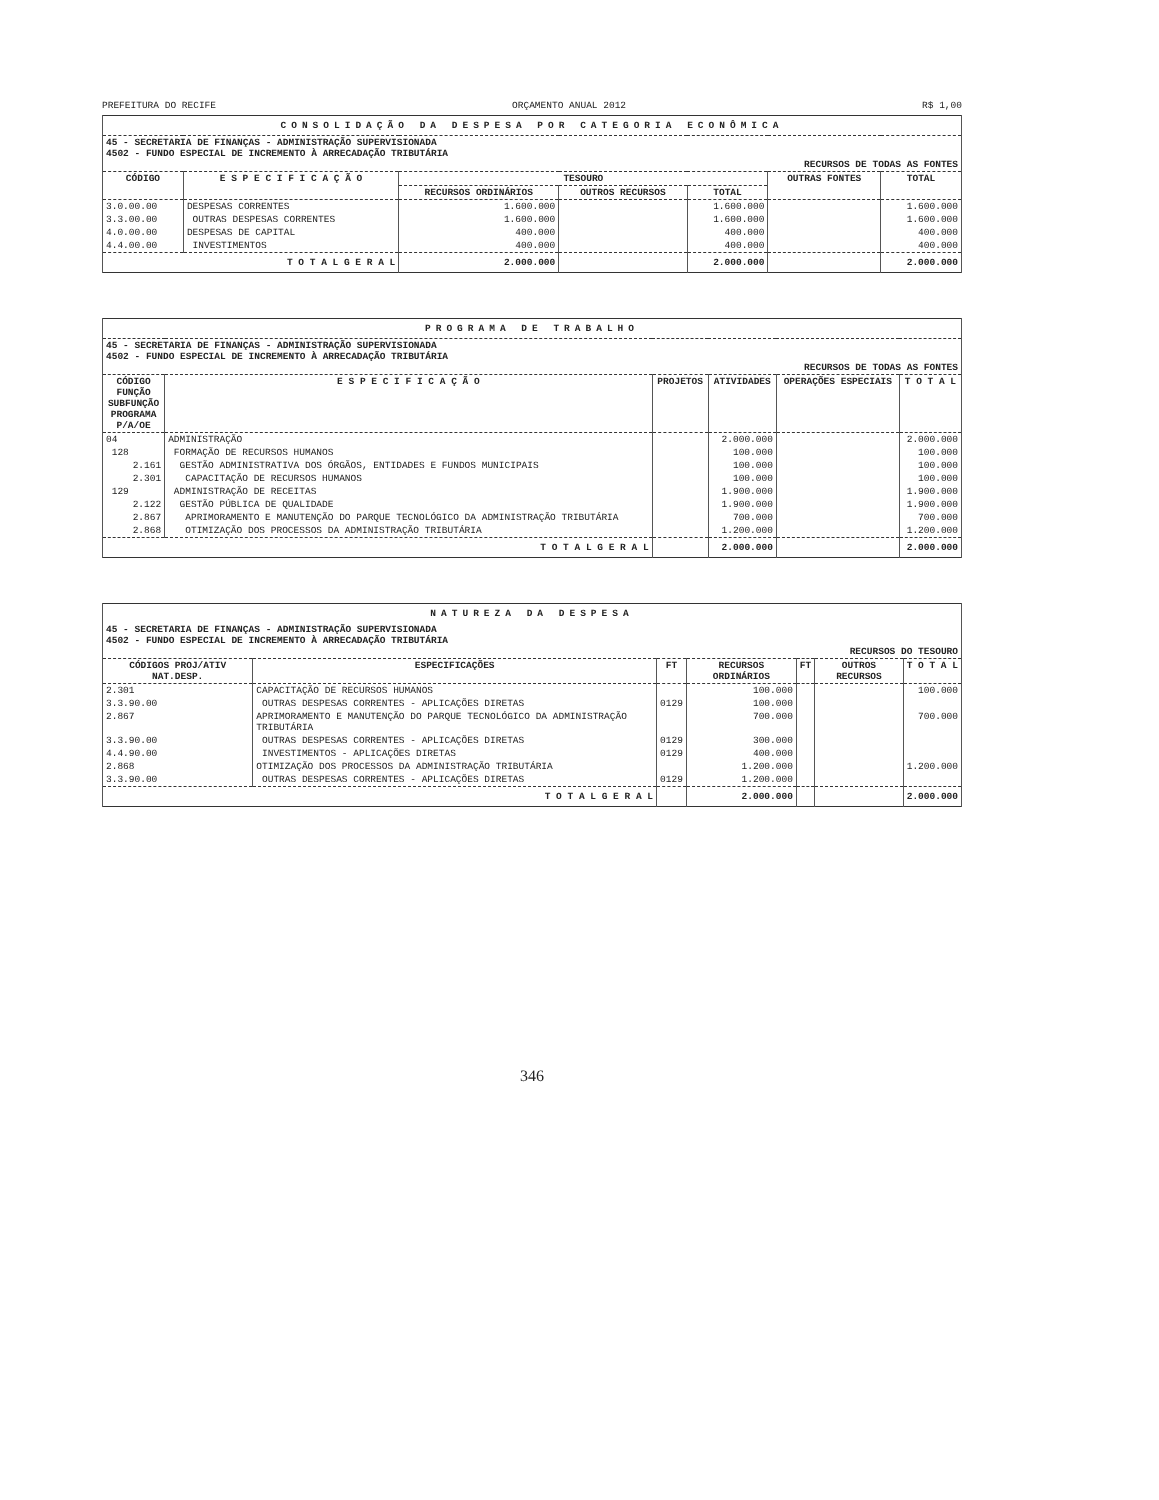PREFEITURA DO RECIFE ORÇAMENTO ANUAL 2012 R$ 1,00
| CONSOLIDAÇÃO DA DESPESA POR CATEGORIA ECONÔMICA | | | | | | |
| 45 - SECRETARIA DE FINANÇAS - ADMINISTRAÇÃO SUPERVISIONADA 4502 - FUNDO ESPECIAL DE INCREMENTO À ARRECADAÇÃO TRIBUTÁRIA RECURSOS DE TODAS AS FONTES | | | | | | |
| CÓDIGO | E S P E C I F I C A Ç Ã O | TESOURO | | | OUTRAS FONTES | TOTAL |
| | | RECURSOS ORDINÁRIOS | OUTROS RECURSOS | TOTAL | | |
| 3.0.00.00 | DESPESAS CORRENTES | 1.600.000 | | 1.600.000 | | 1.600.000 |
| 3.3.00.00 | OUTRAS DESPESAS CORRENTES | 1.600.000 | | 1.600.000 | | 1.600.000 |
| 4.0.00.00 | DESPESAS DE CAPITAL | 400.000 | | 400.000 | | 400.000 |
| 4.4.00.00 | INVESTIMENTOS | 400.000 | | 400.000 | | 400.000 |
| T O T A L G E R A L | | 2.000.000 | | 2.000.000 | | 2.000.000 |
| PROGRAMA DE TRABALHO | | | | | |
| 45 - SECRETARIA DE FINANÇAS - ADMINISTRAÇÃO SUPERVISIONADA 4502 - FUNDO ESPECIAL DE INCREMENTO À ARRECADAÇÃO TRIBUTÁRIA RECURSOS DE TODAS AS FONTES | | | | | |
| CÓDIGO FUNÇÃO SUBFUNÇÃO PROGRAMA P/A/OE | E S P E C I F I C A Ç Ã O | PROJETOS | ATIVIDADES | OPERAÇÕES ESPECIAIS | T O T A L |
| 04 | ADMINISTRAÇÃO | | 2.000.000 | | 2.000.000 |
| 128 | FORMAÇÃO DE RECURSOS HUMANOS | | 100.000 | | 100.000 |
| 2.161 | GESTÃO ADMINISTRATIVA DOS ÓRGÃOS, ENTIDADES E FUNDOS MUNICIPAIS | | 100.000 | | 100.000 |
| 2.301 | CAPACITAÇÃO DE RECURSOS HUMANOS | | 100.000 | | 100.000 |
| 129 | ADMINISTRAÇÃO DE RECEITAS | | 1.900.000 | | 1.900.000 |
| 2.122 | GESTÃO PÚBLICA DE QUALIDADE | | 1.900.000 | | 1.900.000 |
| 2.867 | APRIMORAMENTO E MANUTENÇÃO DO PARQUE TECNOLÓGICO DA ADMINISTRAÇÃO TRIBUTÁRIA | | 700.000 | | 700.000 |
| 2.868 | OTIMIZAÇÃO DOS PROCESSOS DA ADMINISTRAÇÃO TRIBUTÁRIA | | 1.200.000 | | 1.200.000 |
| T O T A L G E R A L | | | 2.000.000 | | 2.000.000 |
| NATUREZA DA DESPESA | | | | | | |
| 45 - SECRETARIA DE FINANÇAS - ADMINISTRAÇÃO SUPERVISIONADA 4502 - FUNDO ESPECIAL DE INCREMENTO À ARRECADAÇÃO TRIBUTÁRIA RECURSOS DO TESOURO | | | | | | |
| CÓDIGOS PROJ/ATIV NAT.DESP. | ESPECIFICAÇÕES | FT | RECURSOS ORDINÁRIOS | FT | OUTROS RECURSOS | T O T A L |
| 2.301 | CAPACITAÇÃO DE RECURSOS HUMANOS | | 100.000 | | | 100.000 |
| 3.3.90.00 | OUTRAS DESPESAS CORRENTES - APLICAÇÕES DIRETAS | 0129 | 100.000 | | | |
| 2.867 | APRIMORAMENTO E MANUTENÇÃO DO PARQUE TECNOLÓGICO DA ADMINISTRAÇÃO TRIBUTÁRIA | | 700.000 | | | 700.000 |
| 3.3.90.00 | OUTRAS DESPESAS CORRENTES - APLICAÇÕES DIRETAS | 0129 | 300.000 | | | |
| 4.4.90.00 | INVESTIMENTOS - APLICAÇÕES DIRETAS | 0129 | 400.000 | | | |
| 2.868 | OTIMIZAÇÃO DOS PROCESSOS DA ADMINISTRAÇÃO TRIBUTÁRIA | | 1.200.000 | | | 1.200.000 |
| 3.3.90.00 | OUTRAS DESPESAS CORRENTES - APLICAÇÕES DIRETAS | 0129 | 1.200.000 | | | |
| T O T A L G E R A L | | | 2.000.000 | | | 2.000.000 |
346